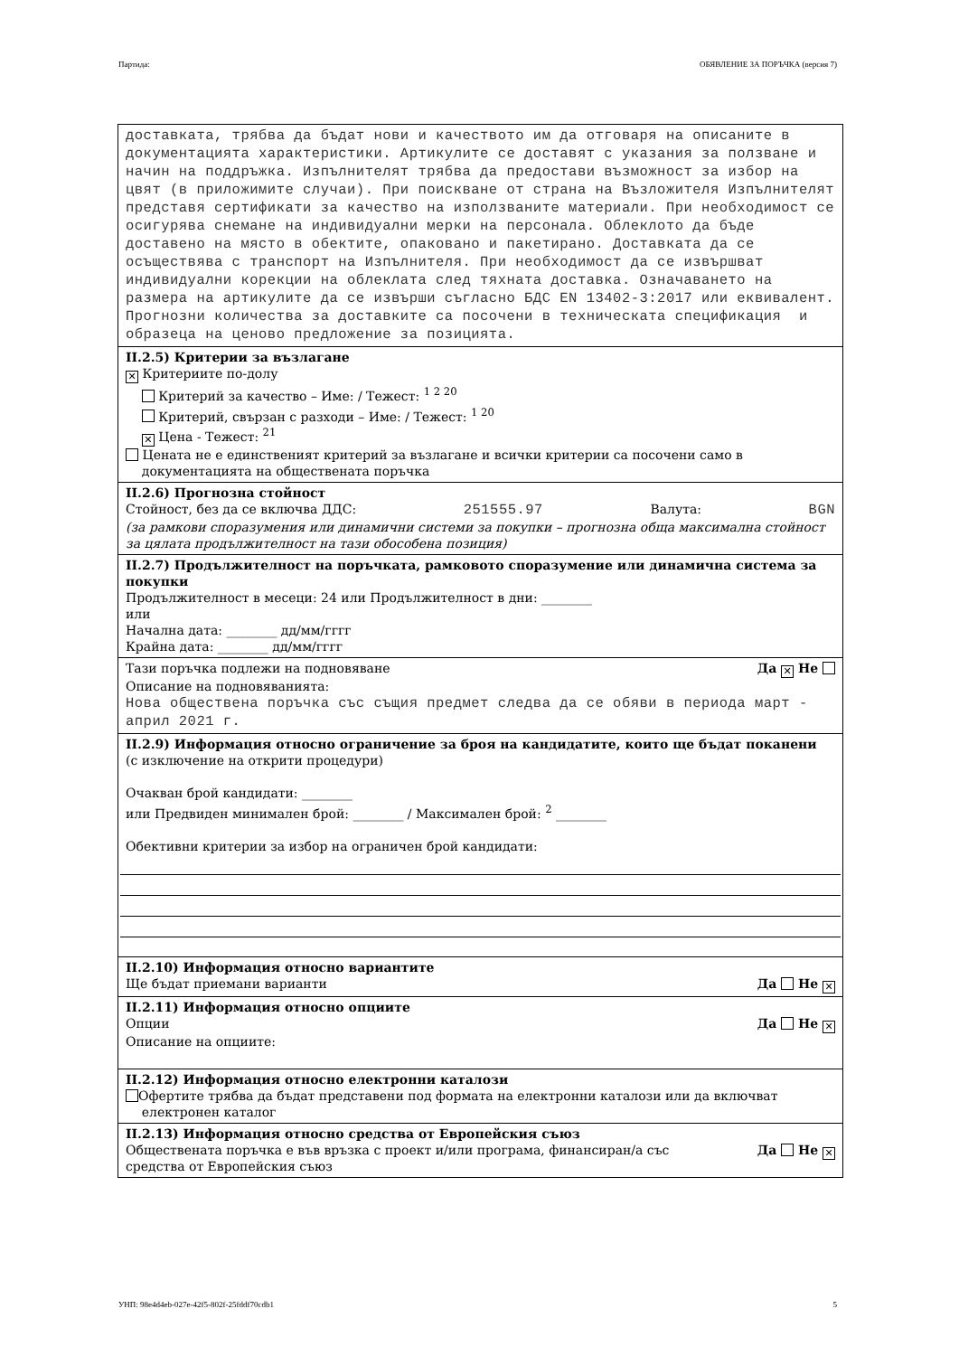Партида: ОБЯВЛЕНИЕ ЗА ПОРЪЧКА (версия 7)
доставката, трябва да бъдат нови и качеството им да отговаря на описаните в документацията характеристики. Артикулите се доставят с указания за ползване и начин на поддръжка. Изпълнителят трябва да предостави възможност за избор на цвят (в приложимите случаи). При поискване от страна на Възложителя Изпълнителят представя сертификати за качество на използваните материали. При необходимост се осигурява снемане на индивидуални мерки на персонала. Облеклото да бъде доставено на място в обектите, опаковано и пакетирано. Доставката да се осъществява с транспорт на Изпълнителя. При необходимост да се извършват индивидуални корекции на облеклата след тяхната доставка. Означаването на размера на артикулите да се извърши съгласно БДС EN 13402-3:2017 или еквивалент.
Прогнозни количества за доставките са посочени в техническата спецификация и образеца на ценово предложение за позицията.
II.2.5) Критерии за възлагане
✕ Критериите по-долу
Критерий за качество – Име: / Тежест: <sup>1 2 20</sup>
Критерий, свързан с разходи – Име: / Тежест: <sup>1 20</sup>
✕ Цена - Тежест: <sup>21</sup>
Цената не е единственият критерий за възлагане и всички критерии са посочени само в
документацията на обществената поръчка
II.2.6) Прогнозна стойност
Стойност, без да се включва ДДС: 251555.97 Валута: BGN
(за рамкови споразумения или динамични системи за покупки – прогнозна обща максимална стойност за цялата продължителност на тази обособена позиция)
II.2.7) Продължителност на поръчката, рамковото споразумение или динамична система за покупки
Продължителност в месеци: 24 или Продължителност в дни: ________
или
Начална дата: ________ дд/мм/гггг
Крайна дата: ________ дд/мм/гггг
Тази поръчка подлежи на подновяване Да ✕ Не
Описание на подновяванията:
Нова обществена поръчка със същия предмет следва да се обяви в периода март - април 2021 г.
II.2.9) Информация относно ограничение за броя на кандидатите, които ще бъдат поканени
(с изключение на открити процедури)
Очакван брой кандидати: ________
или Предвиден минимален брой: ________ / Максимален брой: <sup>2</sup> ________
Обективни критерии за избор на ограничен брой кандидати:
II.2.10) Информация относно вариантите
Ще бъдат приемани варианти Да Не ✕
II.2.11) Информация относно опциите
Опции Да Не ✕
Описание на опциите:
II.2.12) Информация относно електронни каталози
Офертите трябва да бъдат представени под формата на електронни каталози или да включват
електронен каталог
II.2.13) Информация относно средства от Европейския съюз
Обществената поръчка е във връзка с проект и/или програма, финансиран/а със
средства от Европейския съюз Да Не ✕
УНП: 98e4d4eb-027e-42f5-802f-25fddf70cdb1 5